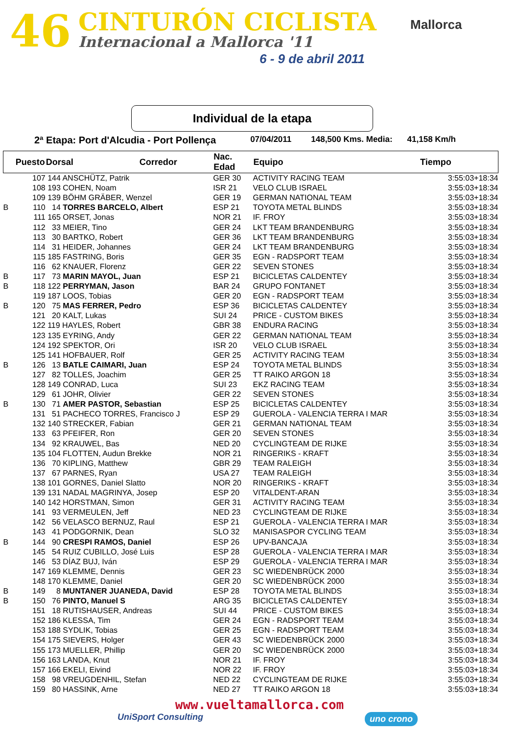46 CINTURÓN CICLISTA
Internacional a Mallorca '11
6 - 9 de abril 2011
Mallorca
Individual de la etapa
2ª Etapa: Port d'Alcudia - Port Pollença 07/04/2011 148,500 Kms. Media: 41,158 Km/h
| | Puesto | Dorsal | Corredor | Nac. Edad | Equipo | Tiempo | |
| --- | --- | --- | --- | --- | --- | --- | --- |
| | 107 | 144 ANSCHÜTZ, Patrik | | GER 30 | ACTIVITY RACING TEAM | 3:55:03 | +18:34 |
| | 108 | 193 COHEN, Noam | | ISR 21 | VELO CLUB ISRAEL | 3:55:03 | +18:34 |
| | 109 | 139 BÖHM GRÄBER, Wenzel | | GER 19 | GERMAN NATIONAL TEAM | 3:55:03 | +18:34 |
| B | 110 | 14 TORRES BARCELO, Albert | | ESP 21 | TOYOTA METAL BLINDS | 3:55:03 | +18:34 |
| | 111 | 165 ORSET, Jonas | | NOR 21 | IF. FROY | 3:55:03 | +18:34 |
| | 112 | 33 MEIER, Tino | | GER 24 | LKT TEAM BRANDENBURG | 3:55:03 | +18:34 |
| | 113 | 30 BARTKO, Robert | | GER 36 | LKT TEAM BRANDENBURG | 3:55:03 | +18:34 |
| | 114 | 31 HEIDER, Johannes | | GER 24 | LKT TEAM BRANDENBURG | 3:55:03 | +18:34 |
| | 115 | 185 FASTRING, Boris | | GER 35 | EGN - RADSPORT TEAM | 3:55:03 | +18:34 |
| | 116 | 62 KNAUER, Florenz | | GER 22 | SEVEN STONES | 3:55:03 | +18:34 |
| B | 117 | 73 MARIN MAYOL, Juan | | ESP 21 | BICICLETAS CALDENTEY | 3:55:03 | +18:34 |
| B | 118 | 122 PERRYMAN, Jason | | BAR 24 | GRUPO FONTANET | 3:55:03 | +18:34 |
| | 119 | 187 LOOS, Tobias | | GER 20 | EGN - RADSPORT TEAM | 3:55:03 | +18:34 |
| B | 120 | 75 MAS FERRER, Pedro | | ESP 36 | BICICLETAS CALDENTEY | 3:55:03 | +18:34 |
| | 121 | 20 KALT, Lukas | | SUI 24 | PRICE - CUSTOM BIKES | 3:55:03 | +18:34 |
| | 122 | 119 HAYLES, Robert | | GBR 38 | ENDURA RACING | 3:55:03 | +18:34 |
| | 123 | 135 EYRING, Andy | | GER 22 | GERMAN NATIONAL TEAM | 3:55:03 | +18:34 |
| | 124 | 192 SPEKTOR, Ori | | ISR 20 | VELO CLUB ISRAEL | 3:55:03 | +18:34 |
| | 125 | 141 HOFBAUER, Rolf | | GER 25 | ACTIVITY RACING TEAM | 3:55:03 | +18:34 |
| B | 126 | 13 BATLE CAIMARI, Juan | | ESP 24 | TOYOTA METAL BLINDS | 3:55:03 | +18:34 |
| | 127 | 82 TOLLES, Joachim | | GER 25 | TT RAIKO ARGON 18 | 3:55:03 | +18:34 |
| | 128 | 149 CONRAD, Luca | | SUI 23 | EKZ RACING TEAM | 3:55:03 | +18:34 |
| | 129 | 61 JOHR, Olivier | | GER 22 | SEVEN STONES | 3:55:03 | +18:34 |
| B | 130 | 71 AMER PASTOR, Sebastian | | ESP 25 | BICICLETAS CALDENTEY | 3:55:03 | +18:34 |
| | 131 | 51 PACHECO TORRES, Francisco J | | ESP 29 | GUEROLA - VALENCIA TERRA I MAR | 3:55:03 | +18:34 |
| | 132 | 140 STRECKER, Fabian | | GER 21 | GERMAN NATIONAL TEAM | 3:55:03 | +18:34 |
| | 133 | 63 PFEIFER, Ron | | GER 20 | SEVEN STONES | 3:55:03 | +18:34 |
| | 134 | 92 KRAUWEL, Bas | | NED 20 | CYCLINGTEAM DE RIJKE | 3:55:03 | +18:34 |
| | 135 | 104 FLOTTEN, Audun Brekke | | NOR 21 | RINGERIKS - KRAFT | 3:55:03 | +18:34 |
| | 136 | 70 KIPLING, Matthew | | GBR 29 | TEAM RALEIGH | 3:55:03 | +18:34 |
| | 137 | 67 PARNES, Ryan | | USA 27 | TEAM RALEIGH | 3:55:03 | +18:34 |
| | 138 | 101 GORNES, Daniel Slatto | | NOR 20 | RINGERIKS - KRAFT | 3:55:03 | +18:34 |
| | 139 | 131 NADAL MAGRINYA, Josep | | ESP 20 | VITALDENT-ARAN | 3:55:03 | +18:34 |
| | 140 | 142 HORSTMAN, Simon | | GER 31 | ACTIVITY RACING TEAM | 3:55:03 | +18:34 |
| | 141 | 93 VERMEULEN, Jeff | | NED 23 | CYCLINGTEAM DE RIJKE | 3:55:03 | +18:34 |
| | 142 | 56 VELASCO BERNUZ, Raul | | ESP 21 | GUEROLA - VALENCIA TERRA I MAR | 3:55:03 | +18:34 |
| | 143 | 41 PODGORNIK, Dean | | SLO 32 | MANISASPOR CYCLING TEAM | 3:55:03 | +18:34 |
| B | 144 | 90 CRESPI RAMOS, Daniel | | ESP 26 | UPV-BANCAJA | 3:55:03 | +18:34 |
| | 145 | 54 RUIZ CUBILLO, José Luis | | ESP 28 | GUEROLA - VALENCIA TERRA I MAR | 3:55:03 | +18:34 |
| | 146 | 53 DÍAZ BUJ, Iván | | ESP 29 | GUEROLA - VALENCIA TERRA I MAR | 3:55:03 | +18:34 |
| | 147 | 169 KLEMME, Dennis | | GER 23 | SC WIEDENBRÜCK 2000 | 3:55:03 | +18:34 |
| | 148 | 170 KLEMME, Daniel | | GER 20 | SC WIEDENBRÜCK 2000 | 3:55:03 | +18:34 |
| B | 149 | 8 MUNTANER JUANEDA, David | | ESP 28 | TOYOTA METAL BLINDS | 3:55:03 | +18:34 |
| B | 150 | 76 PINTO, Manuel S | | ARG 35 | BICICLETAS CALDENTEY | 3:55:03 | +18:34 |
| | 151 | 18 RUTISHAUSER, Andreas | | SUI 44 | PRICE - CUSTOM BIKES | 3:55:03 | +18:34 |
| | 152 | 186 KLESSA, Tim | | GER 24 | EGN - RADSPORT TEAM | 3:55:03 | +18:34 |
| | 153 | 188 SYDLIK, Tobias | | GER 25 | EGN - RADSPORT TEAM | 3:55:03 | +18:34 |
| | 154 | 175 SIEVERS, Holger | | GER 43 | SC WIEDENBRÜCK 2000 | 3:55:03 | +18:34 |
| | 155 | 173 MUELLER, Phillip | | GER 20 | SC WIEDENBRÜCK 2000 | 3:55:03 | +18:34 |
| | 156 | 163 LANDA, Knut | | NOR 21 | IF. FROY | 3:55:03 | +18:34 |
| | 157 | 166 EKELI, Eivind | | NOR 22 | IF. FROY | 3:55:03 | +18:34 |
| | 158 | 98 VREUGDENHIL, Stefan | | NED 22 | CYCLINGTEAM DE RIJKE | 3:55:03 | +18:34 |
| | 159 | 80 HASSINK, Arne | | NED 27 | TT RAIKO ARGON 18 | 3:55:03 | +18:34 |
www.vueltamallorca.com
UniSport Consulting uno crono